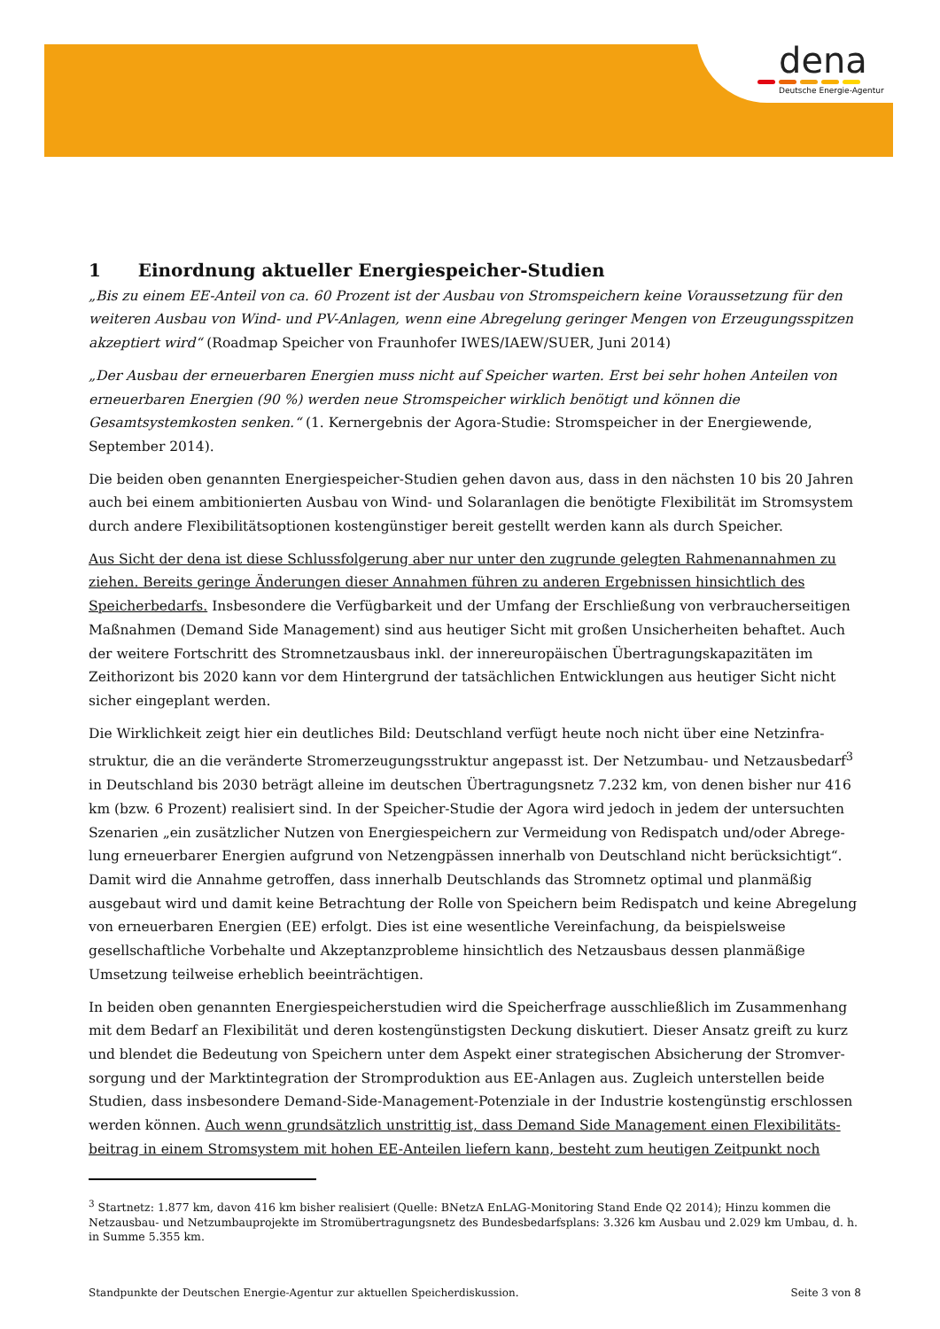dena
Deutsche Energie-Agentur
1 Einordnung aktueller Energiespeicher-Studien
„Bis zu einem EE-Anteil von ca. 60 Prozent ist der Ausbau von Stromspeichern keine Voraussetzung für den weiteren Ausbau von Wind- und PV-Anlagen, wenn eine Abregelung geringer Mengen von Erzeugungsspitzen akzeptiert wird“ (Roadmap Speicher von Fraunhofer IWES/IAEW/SUER, Juni 2014)
„Der Ausbau der erneuerbaren Energien muss nicht auf Speicher warten. Erst bei sehr hohen Anteilen von erneuer­baren Energien (90 %) werden neue Stromspeicher wirklich benötigt und können die Gesamtsystemkosten senken.“ (1. Kernergebnis der Agora-Studie: Stromspeicher in der Energiewende, September 2014).
Die beiden oben genannten Energiespeicher-Studien gehen davon aus, dass in den nächsten 10 bis 20 Jahren auch bei einem ambitionierten Ausbau von Wind- und Solaranlagen die benötigte Flexibilität im Stromsystem durch andere Flexibilitätsoptionen kostengünstiger bereit gestellt werden kann als durch Speicher.
Aus Sicht der dena ist diese Schlussfolgerung aber nur unter den zugrunde gelegten Rahmenannahmen zu ziehen. Bereits geringe Änderungen dieser Annahmen führen zu anderen Ergebnissen hinsichtlich des Speicherbedarfs. Insbesondere die Verfügbarkeit und der Umfang der Erschließung von verbraucherseitigen Maßnahmen (Demand Side Management) sind aus heutiger Sicht mit großen Unsicherheiten behaftet. Auch der weitere Fortschritt des Stromnetzausbaus inkl. der innereuropäischen Übertragungskapazitäten im Zeithorizont bis 2020 kann vor dem Hintergrund der tatsächlichen Entwicklungen aus heutiger Sicht nicht sicher eingeplant werden.
Die Wirklichkeit zeigt hier ein deutliches Bild: Deutschland verfügt heute noch nicht über eine Netzinfra­struktur, die an die veränderte Stromerzeugungsstruktur angepasst ist. Der Netzumbau- und Netzausbedarf<sup>3</sup> in Deutschland bis 2030 beträgt alleine im deutschen Übertragungsnetz 7.232 km, von denen bisher nur 416 km (bzw. 6 Prozent) realisiert sind. In der Speicher-Studie der Agora wird jedoch in jedem der untersuchten Szenarien „ein zusätzlicher Nutzen von Energiespeichern zur Vermeidung von Redispatch und/oder Abrege­lung erneuerbarer Energien aufgrund von Netzengpässen innerhalb von Deutschland nicht berücksichtigt“. Damit wird die Annahme getroffen, dass innerhalb Deutschlands das Stromnetz optimal und planmäßig ausgebaut wird und damit keine Betrachtung der Rolle von Speichern beim Redispatch und keine Abregelung von erneuerbaren Energien (EE) erfolgt. Dies ist eine wesentliche Vereinfachung, da beispielsweise gesellschaftliche Vorbehalte und Akzeptanzprobleme hinsichtlich des Netzausbaus dessen planmäßige Umsetzung teilweise erheblich beeinträchtigen.
In beiden oben genannten Energiespeicherstudien wird die Speicherfrage ausschließlich im Zusammenhang mit dem Bedarf an Flexibilität und deren kostengünstigsten Deckung diskutiert. Dieser Ansatz greift zu kurz und blendet die Bedeutung von Speichern unter dem Aspekt einer strategischen Absicherung der Stromver­sorgung und der Marktintegration der Stromproduktion aus EE-Anlagen aus. Zugleich unterstellen beide Studien, dass insbesondere Demand-Side-Management-Potenziale in der Industrie kostengünstig erschlossen werden können. Auch wenn grundsätzlich unstrittig ist, dass Demand Side Management einen Flexibilitäts­beitrag in einem Stromsystem mit hohen EE-Anteilen liefern kann, besteht zum heutigen Zeitpunkt noch
<sup>3</sup> Startnetz: 1.877 km, davon 416 km bisher realisiert (Quelle: BNetzA EnLAG-Monitoring Stand Ende Q2 2014); Hinzu kommen die Netzausbau- und Netzumbauprojekte im Stromübertragungsnetz des Bundesbedarfsplans: 3.326 km Ausbau und 2.029 km Umbau, d. h. in Summe 5.355 km.
Standpunkte der Deutschen Energie-Agentur zur aktuellen Speicherdiskussion. Seite 3 von 8